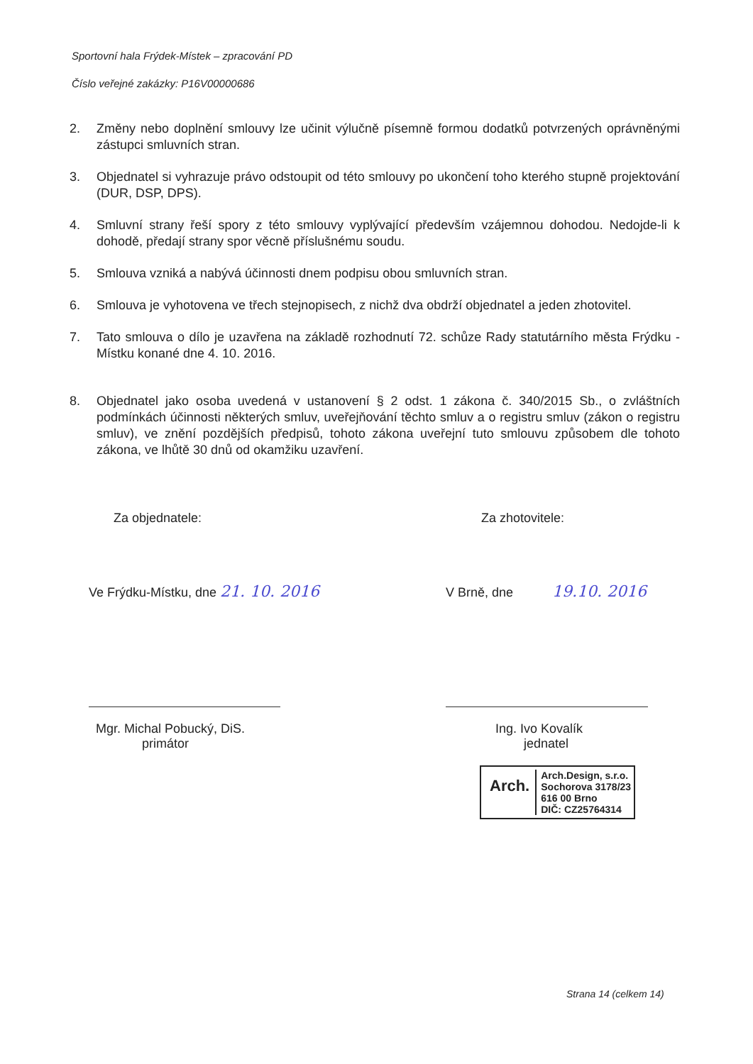Sportovní hala Frýdek-Místek – zpracování PD
Číslo veřejné zakázky: P16V00000686
2. Změny nebo doplnění smlouvy lze učinit výlučně písemně formou dodatků potvrzených oprávněnými zástupci smluvních stran.
3. Objednatel si vyhrazuje právo odstoupit od této smlouvy po ukončení toho kterého stupně projektování (DUR, DSP, DPS).
4. Smluvní strany řeší spory z této smlouvy vyplývající především vzájemnou dohodou. Nedojde-li k dohodě, předají strany spor věcně příslušnému soudu.
5. Smlouva vzniká a nabývá účinnosti dnem podpisu obou smluvních stran.
6. Smlouva je vyhotovena ve třech stejnopisech, z nichž dva obdrží objednatel a jeden zhotovitel.
7. Tato smlouva o dílo je uzavřena na základě rozhodnutí 72. schůze Rady statutárního města Frýdku - Místku konané dne 4. 10. 2016.
8. Objednatel jako osoba uvedená v ustanovení § 2 odst. 1 zákona č. 340/2015 Sb., o zvláštních podmínkách účinnosti některých smluv, uveřejňování těchto smluv a o registru smluv (zákon o registru smluv), ve znění pozdějších předpisů, tohoto zákona uveřejní tuto smlouvu způsobem dle tohoto zákona, ve lhůtě 30 dnů od okamžiku uzavření.
Za objednatele:
Ve Frýdku-Místku, dne 21. 10. 2016
Mgr. Michal Pobucký, DiS.
primátor
Za zhotovitele:
V Brně, dne 19.10. 2016
Ing. Ivo Kovalík
jednatel
Arch. Arch.Design, s.r.o.
Sochorova 3178/23
616 00 Brno
DIČ: CZ25764314
Strana 14 (celkem 14)